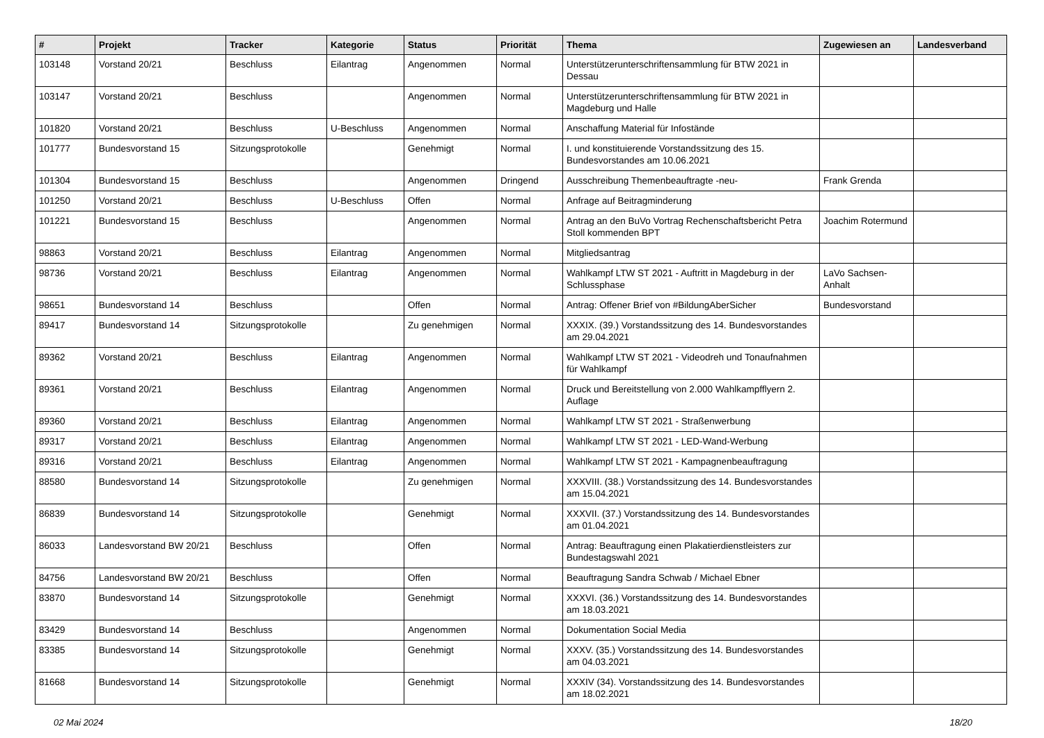| # | Projekt | Tracker | Kategorie | Status | Priorität | Thema | Zugewiesen an | Landesverband |
| --- | --- | --- | --- | --- | --- | --- | --- | --- |
| 103148 | Vorstand 20/21 | Beschluss | Eilantrag | Angenommen | Normal | Unterstützerunterschriftensammlung für BTW 2021 in Dessau | | |
| 103147 | Vorstand 20/21 | Beschluss | | Angenommen | Normal | Unterstützerunterschriftensammlung für BTW 2021 in Magdeburg und Halle | | |
| 101820 | Vorstand 20/21 | Beschluss | U-Beschluss | Angenommen | Normal | Anschaffung Material für Infostände | | |
| 101777 | Bundesvorstand 15 | Sitzungsprotokolle | | Genehmigt | Normal | I. und konstituierende Vorstandssitzung des 15. Bundesvorstandes am 10.06.2021 | | |
| 101304 | Bundesvorstand 15 | Beschluss | | Angenommen | Dringend | Ausschreibung Themenbeauftragte -neu- | Frank Grenda | |
| 101250 | Vorstand 20/21 | Beschluss | U-Beschluss | Offen | Normal | Anfrage auf Beitragminderung | | |
| 101221 | Bundesvorstand 15 | Beschluss | | Angenommen | Normal | Antrag an den BuVo Vortrag Rechenschaftsbericht Petra Stoll kommenden BPT | Joachim Rotermund | |
| 98863 | Vorstand 20/21 | Beschluss | Eilantrag | Angenommen | Normal | Mitgliedsantrag | | |
| 98736 | Vorstand 20/21 | Beschluss | Eilantrag | Angenommen | Normal | Wahlkampf LTW ST 2021 - Auftritt in Magdeburg in der Schlussphase | LaVo Sachsen-Anhalt | |
| 98651 | Bundesvorstand 14 | Beschluss | | Offen | Normal | Antrag: Offener Brief von #BildungAberSicher | Bundesvorstand | |
| 89417 | Bundesvorstand 14 | Sitzungsprotokolle | | Zu genehmigen | Normal | XXXIX. (39.) Vorstandssitzung des 14. Bundesvorstandes am 29.04.2021 | | |
| 89362 | Vorstand 20/21 | Beschluss | Eilantrag | Angenommen | Normal | Wahlkampf LTW ST 2021 - Videodreh und Tonaufnahmen für Wahlkampf | | |
| 89361 | Vorstand 20/21 | Beschluss | Eilantrag | Angenommen | Normal | Druck und Bereitstellung von 2.000 Wahlkampfflyern 2. Auflage | | |
| 89360 | Vorstand 20/21 | Beschluss | Eilantrag | Angenommen | Normal | Wahlkampf LTW ST 2021 - Straßenwerbung | | |
| 89317 | Vorstand 20/21 | Beschluss | Eilantrag | Angenommen | Normal | Wahlkampf LTW ST 2021 - LED-Wand-Werbung | | |
| 89316 | Vorstand 20/21 | Beschluss | Eilantrag | Angenommen | Normal | Wahlkampf LTW ST 2021 - Kampagnenbeauftragung | | |
| 88580 | Bundesvorstand 14 | Sitzungsprotokolle | | Zu genehmigen | Normal | XXXVIII. (38.) Vorstandssitzung des 14. Bundesvorstandes am 15.04.2021 | | |
| 86839 | Bundesvorstand 14 | Sitzungsprotokolle | | Genehmigt | Normal | XXXVII. (37.) Vorstandssitzung des 14. Bundesvorstandes am 01.04.2021 | | |
| 86033 | Landesvorstand BW 20/21 | Beschluss | | Offen | Normal | Antrag: Beauftragung einen Plakatierdienstleisters zur Bundestagswahl 2021 | | |
| 84756 | Landesvorstand BW 20/21 | Beschluss | | Offen | Normal | Beauftragung Sandra Schwab / Michael Ebner | | |
| 83870 | Bundesvorstand 14 | Sitzungsprotokolle | | Genehmigt | Normal | XXXVI. (36.) Vorstandssitzung des 14. Bundesvorstandes am 18.03.2021 | | |
| 83429 | Bundesvorstand 14 | Beschluss | | Angenommen | Normal | Dokumentation Social Media | | |
| 83385 | Bundesvorstand 14 | Sitzungsprotokolle | | Genehmigt | Normal | XXXV. (35.) Vorstandssitzung des 14. Bundesvorstandes am 04.03.2021 | | |
| 81668 | Bundesvorstand 14 | Sitzungsprotokolle | | Genehmigt | Normal | XXXIV (34). Vorstandssitzung des 14. Bundesvorstandes am 18.02.2021 | | |
02 Mai 2024 18/20